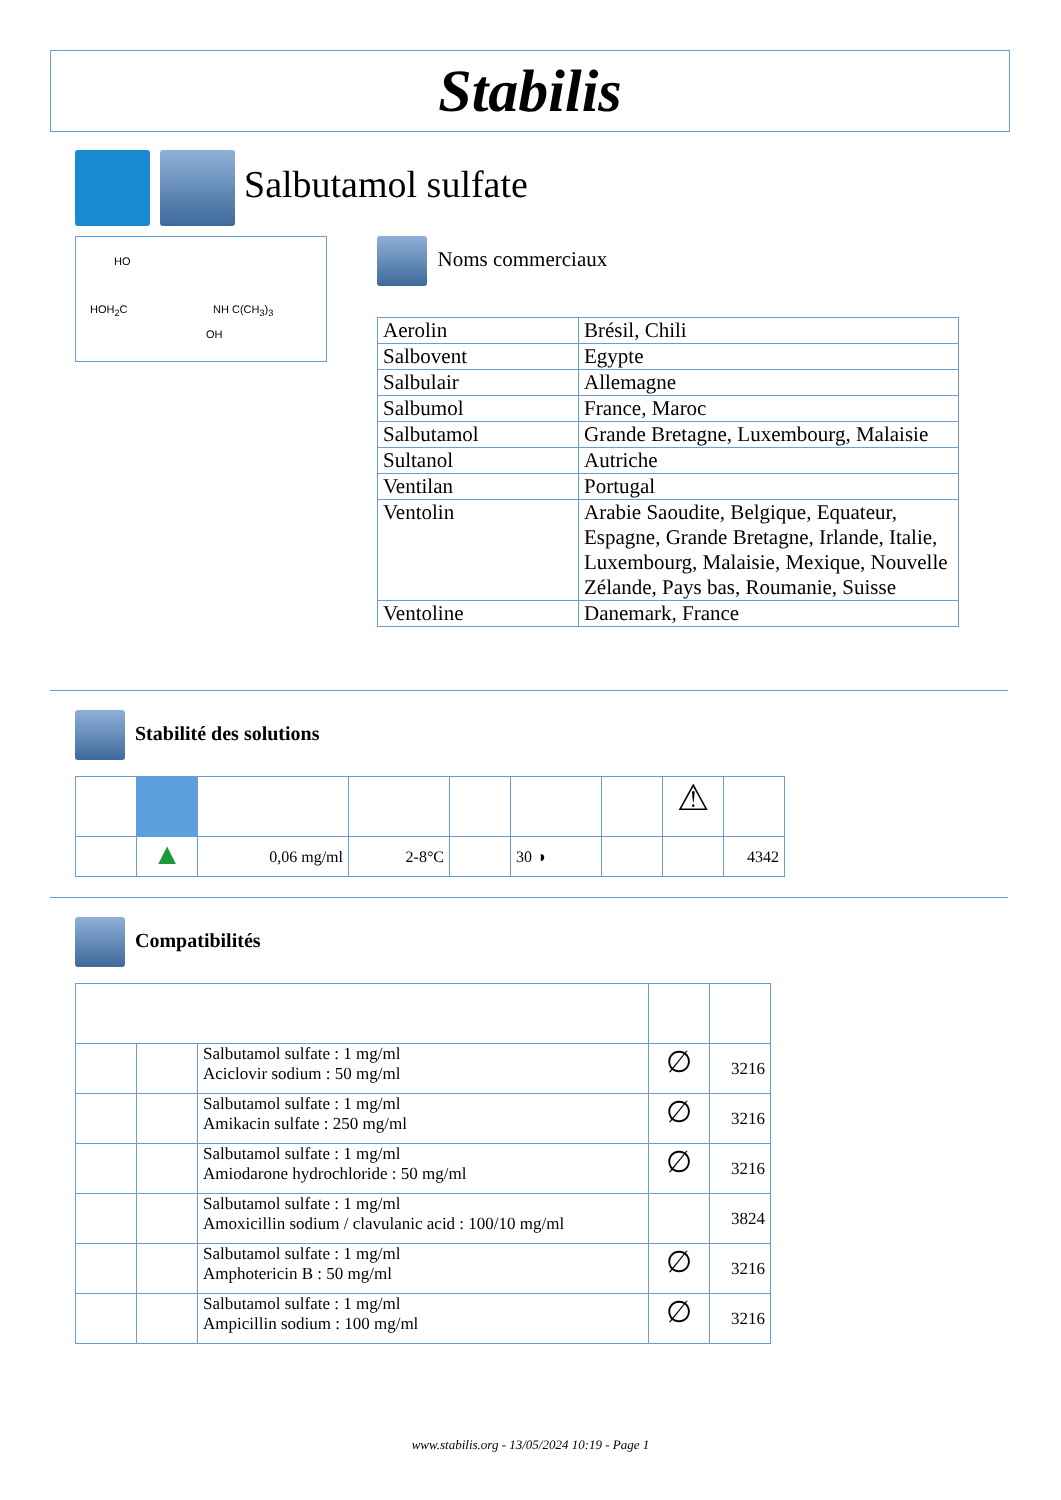Stabilis
Salbutamol sulfate
HO
HOH<sub>2</sub>C NH C(CH<sub>3</sub>)<sub>3</sub>
OH
Noms commerciaux
| Aerolin | Brésil, Chili |
| Salbovent | Egypte |
| Salbulair | Allemagne |
| Salbumol | France, Maroc |
| Salbutamol | Grande Bretagne, Luxembourg, Malaisie |
| Sultanol | Autriche |
| Ventilan | Portugal |
| Ventolin | Arabie Saoudite, Belgique, Equateur, Espagne, Grande Bretagne, Irlande, Italie, Luxembourg, Malaisie, Mexique, Nouvelle Zélande, Pays bas, Roumanie, Suisse |
| Ventoline | Danemark, France |
Stabilité des solutions
| | | | | | | | ⚠ | |
| | ▲ | 0,06 mg/ml | 2-8°C | | 30 ◑ | | | 4342 |
Compatibilités
| | | Salbutamol sulfate : 1 mg/ml Aciclovir sodium : 50 mg/ml | ∅ | 3216 |
| | | Salbutamol sulfate : 1 mg/ml Amikacin sulfate : 250 mg/ml | ∅ | 3216 |
| | | Salbutamol sulfate : 1 mg/ml Amiodarone hydrochloride : 50 mg/ml | ∅ | 3216 |
| | | Salbutamol sulfate : 1 mg/ml Amoxicillin sodium / clavulanic acid : 100/10 mg/ml | | 3824 |
| | | Salbutamol sulfate : 1 mg/ml Amphotericin B : 50 mg/ml | ∅ | 3216 |
| | | Salbutamol sulfate : 1 mg/ml Ampicillin sodium : 100 mg/ml | ∅ | 3216 |
www.stabilis.org - 13/05/2024 10:19 - Page 1